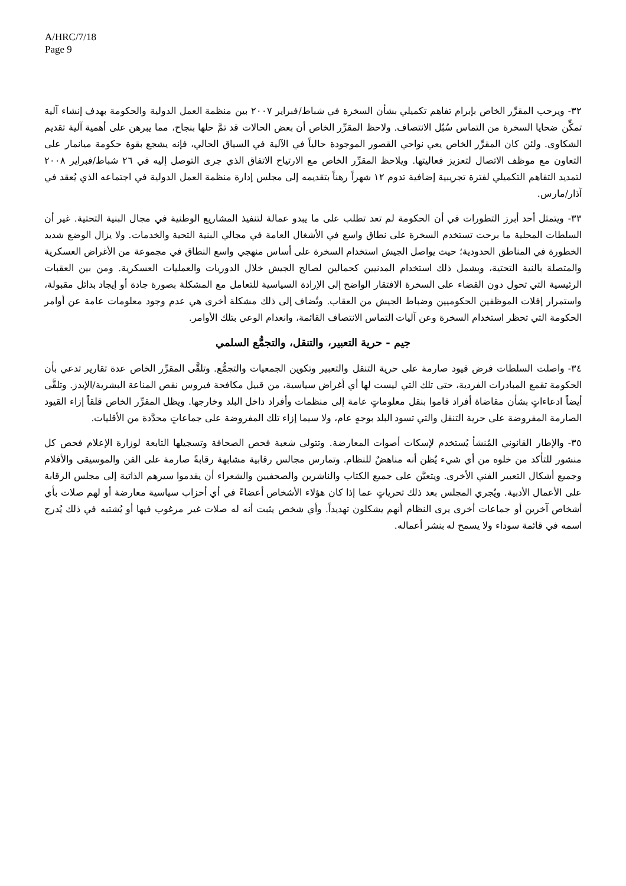A/HRC/7/18
Page 9
٣٢- ويرحب المقرِّر الخاص بإبرام تفاهم تكميلي بشأن السخرة في شباط/فبراير ٢٠٠٧ بين منظمة العمل الدولية والحكومة بهدف إنشاء آلية تمكِّن ضحايا السخرة من التماس سُبُل الانتصاف. ولاحظ المقرِّر الخاص أن بعض الحالات قد تمَّ حلها بنجاح، مما يبرهن على أهمية آلية تقديم الشكاوى. ولئن كان المقرِّر الخاص يعي نواحي القصور الموجودة حالياً في الآلية في السياق الحالي، فإنه يشجع بقوة حكومة ميانمار على التعاون مع موظف الاتصال لتعزيز فعاليتها. ويلاحظ المقرِّر الخاص مع الارتياح الاتفاق الذي جرى التوصل إليه في ٢٦ شباط/فبراير ٢٠٠٨ لتمديد التفاهم التكميلي لفترة تجريبية إضافية تدوم ١٢ شهراً رهناً بتقديمه إلى مجلس إدارة منظمة العمل الدولية في اجتماعه الذي يُعقد في آذار/مارس.
٣٣- ويتمثل أحد أبرز التطورات في أن الحكومة لم تعد تطلب على ما يبدو عمالة لتنفيذ المشاريع الوطنية في مجال البنية التحتية. غير أن السلطات المحلية ما برحت تستخدم السخرة على نطاق واسع في الأشغال العامة في مجالي البنية التحية والخدمات. ولا يزال الوضع شديد الخطورة في المناطق الحدودية؛ حيث يواصل الجيش استخدام السخرة على أساس منهجي واسع النطاق في مجموعة من الأغراض العسكرية والمتصلة بالنية التحتية، ويشمل ذلك استخدام المدنيين كحمالين لصالح الجيش خلال الدوريات والعمليات العسكرية. ومن بين العقبات الرئيسية التي تحول دون القضاء على السخرة الافتقار الواضح إلى الإرادة السياسية للتعامل مع المشكلة بصورة جادة أو إيجاد بدائل مقبولة، واستمرار إفلات الموظفين الحكوميين وضباط الجيش من العقاب. وتُضاف إلى ذلك مشكلة أخرى هي عدم وجود معلومات عامة عن أوامر الحكومة التي تحظر استخدام السخرة وعن آليات التماس الانتصاف القائمة، وانعدام الوعي بتلك الأوامر.
جيم - حرية التعبير، والتنقل، والتجمُّع السلمي
٣٤- واصلت السلطات فرض قيود صارمة على حرية التنقل والتعبير وتكوين الجمعيات والتجمُّع. وتلقَّى المقرِّر الخاص عدة تقارير تدعي بأن الحكومة تقمع المبادرات الفردية، حتى تلك التي ليست لها أي أغراض سياسية، من قبيل مكافحة فيروس نقص المناعة البشرية/الإيدز. وتلقَّى أيضاً ادعاءاتٍ بشأن مقاضاة أفراد قاموا بنقل معلوماتٍ عامة إلى منظمات وأفراد داخل البلد وخارجها. ويظل المقرِّر الخاص قلقاً إزاء القيود الصارمة المفروضة على حرية التنقل والتي تسود البلد بوجهٍ عام، ولا سيما إزاء تلك المفروضة على جماعاتٍ محدَّدة من الأقليات.
٣٥- والإطار القانوني المُنشأ يُستخدم لإسكات أصوات المعارضة. وتتولى شعبة فحص الصحافة وتسجيلها التابعة لوزارة الإعلام فحص كل منشور للتأكد من خلوه من أي شيء يُظن أنه مناهضٌ للنظام. وتمارس مجالس رقابية مشابهة رقابةً صارمة على الفن والموسيقى والأفلام وجميع أشكال التعبير الفني الأخرى. ويتعيَّن على جميع الكتاب والناشرين والصحفيين والشعراء أن يقدموا سيرهم الذاتية إلى مجلس الرقابة على الأعمال الأدبية. ويُجري المجلس بعد ذلك تحرياتٍ عما إذا كان هؤلاء الأشخاص أعضاءً في أي أحزاب سياسية معارضة أو لهم صلات بأي أشخاص آخرين أو جماعات أخرى يرى النظام أنهم يشكلون تهديداً. وأي شخص يثبت أنه له صلات غير مرغوب فيها أو يُشتبه في ذلك يُدرج اسمه في قائمة سوداء ولا يسمح له بنشر أعماله.